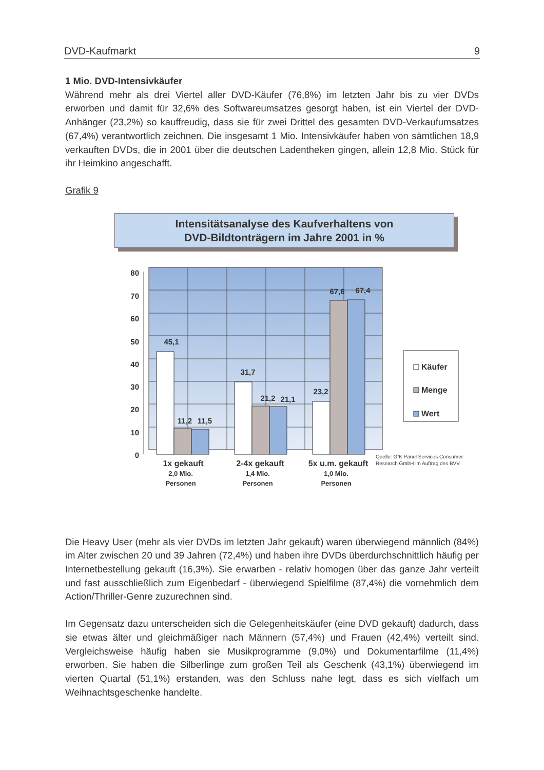DVD-Kaufmarkt 9
1 Mio. DVD-Intensivkäufer
Während mehr als drei Viertel aller DVD-Käufer (76,8%) im letzten Jahr bis zu vier DVDs erworben und damit für 32,6% des Softwareumsatzes gesorgt haben, ist ein Viertel der DVD-Anhänger (23,2%) so kauffreudig, dass sie für zwei Drittel des gesamten DVD-Verkaufumsatzes (67,4%) verantwortlich zeichnen. Die insgesamt 1 Mio. Intensivkäufer haben von sämtlichen 18,9 verkauften DVDs, die in 2001 über die deutschen Ladentheken gingen, allein 12,8 Mio. Stück für ihr Heimkino angeschafft.
Grafik 9
Intensitätsanalyse des Kaufverhaltens von
DVD-Bildtonträgern im Jahre 2001 in %
80
70
60
50
40
30
20
10
0
45,1
11,2
11,5
31,7
21,2
21,1
23,2
67,6
67,4
1x gekauft
2,0 Mio.
Personen
2-4x gekauft
1,4 Mio.
Personen
5x u.m. gekauft
1,0 Mio.
Personen
Käufer
Menge
Wert
Quelle: GfK Panel Services Consumer
Research GmbH im Auftrag des BVV
Die Heavy User (mehr als vier DVDs im letzten Jahr gekauft) waren überwiegend männlich (84%) im Alter zwischen 20 und 39 Jahren (72,4%) und haben ihre DVDs überdurchschnittlich häufig per Internetbestellung gekauft (16,3%). Sie erwarben - relativ homogen über das ganze Jahr verteilt und fast ausschließlich zum Eigenbedarf - überwiegend Spielfilme (87,4%) die vornehmlich dem Action/Thriller-Genre zuzurechnen sind.
Im Gegensatz dazu unterscheiden sich die Gelegenheitskäufer (eine DVD gekauft) dadurch, dass sie etwas älter und gleichmäßiger nach Männern (57,4%) und Frauen (42,4%) verteilt sind. Vergleichsweise häufig haben sie Musikprogramme (9,0%) und Dokumentarfilme (11,4%) erworben. Sie haben die Silberlinge zum großen Teil als Geschenk (43,1%) überwiegend im vierten Quartal (51,1%) erstanden, was den Schluss nahe legt, dass es sich vielfach um Weihnachtsgeschenke handelte.